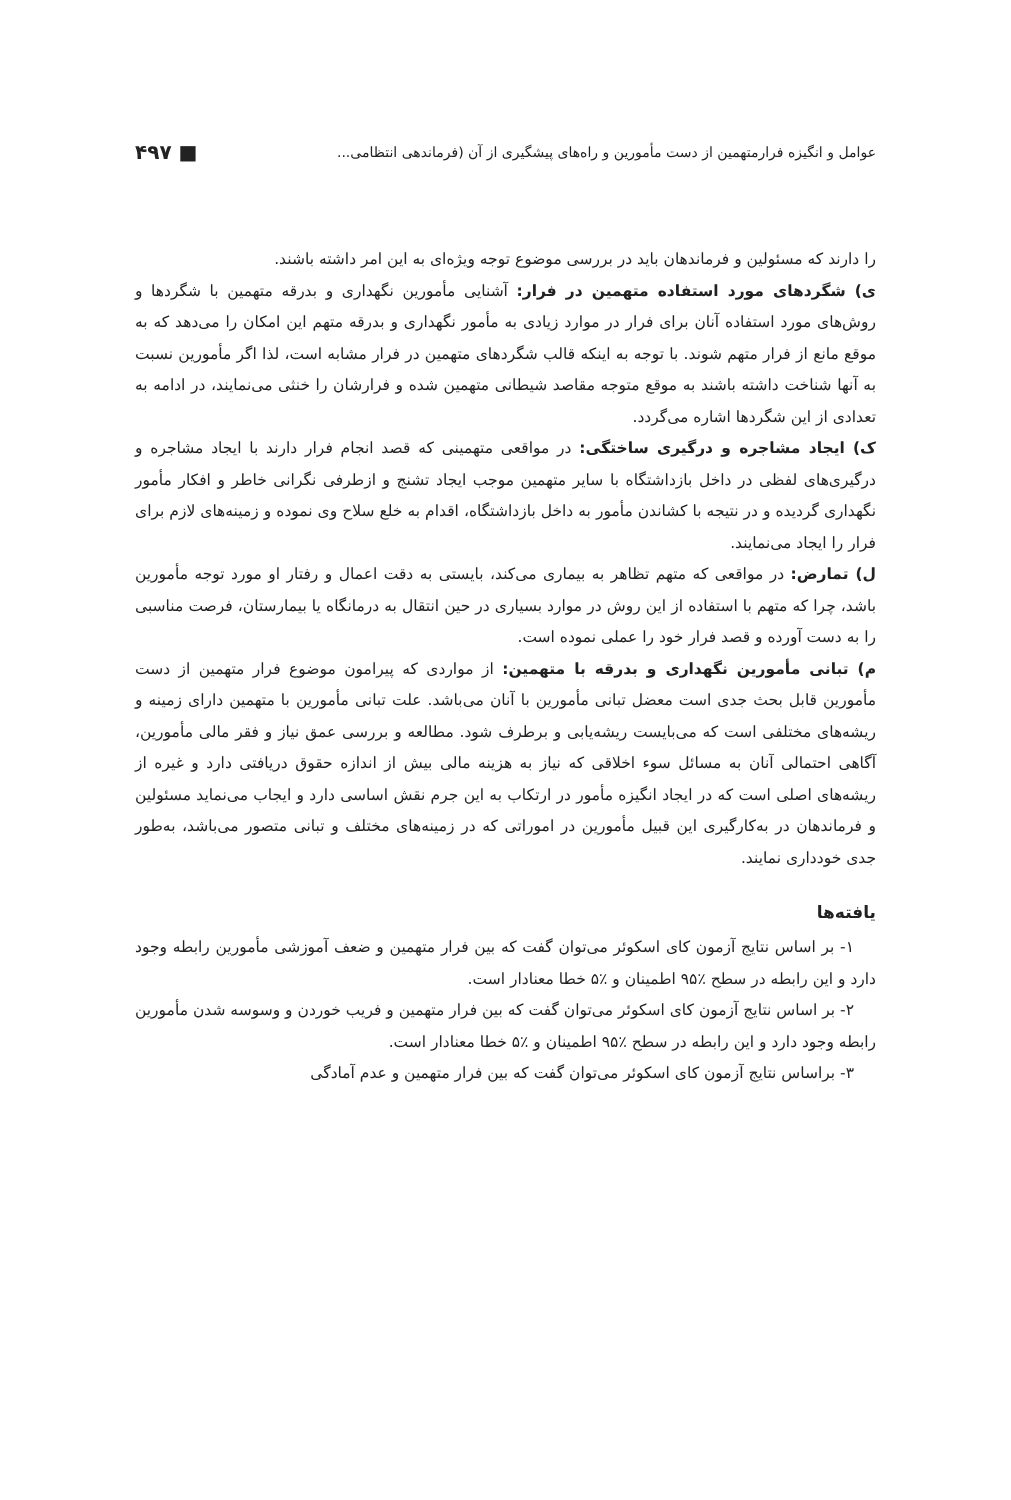عوامل و انگیزه فرارمتهمین از دست مأمورین و راه‌های پیشگیری از آن (فرماندهی انتظامی... ■ ۴۹۷
را دارند که مسئولین و فرماندهان باید در بررسی موضوع توجه ویژه‌ای به این امر داشته باشند.
ی) شگردهای مورد استفاده متهمین در فرار: آشنایی مأمورین نگهداری و بدرقه متهمین با شگردها و روش‌های مورد استفاده آنان برای فرار در موارد زیادی به مأمور نگهداری و بدرقه متهم این امکان را می‌دهد که به موقع مانع از فرار متهم شوند. با توجه به اینکه قالب شگردهای متهمین در فرار مشابه است، لذا اگر مأمورین نسبت به آنها شناخت داشته باشند به موقع متوجه مقاصد شیطانی متهمین شده و فرارشان را خنثی می‌نمایند، در ادامه به تعدادی از این شگردها اشاره می‌گردد.
ک) ایجاد مشاجره و درگیری ساختگی: در مواقعی متهمینی که قصد انجام فرار دارند با ایجاد مشاجره و درگیری‌های لفظی در داخل بازداشتگاه با سایر متهمین موجب ایجاد تشنج و ازطرفی نگرانی خاطر و افکار مأمور نگهداری گردیده و در نتیجه با کشاندن مأمور به داخل بازداشتگاه، اقدام به خلع سلاح وی نموده و زمینه‌های لازم برای فرار را ایجاد می‌نمایند.
ل) تمارض: در مواقعی که متهم تظاهر به بیماری می‌کند، بایستی به دقت اعمال و رفتار او مورد توجه مأمورین باشد، چرا که متهم با استفاده از این روش در موارد بسیاری در حین انتقال به درمانگاه یا بیمارستان، فرصت مناسبی را به دست آورده و قصد فرار خود را عملی نموده است.
م) تبانی مأمورین نگهداری و بدرقه با متهمین: از مواردی که پیرامون موضوع فرار متهمین از دست مأمورین قابل بحث جدی است معضل تبانی مأمورین با آنان می‌باشد. علت تبانی مأمورین با متهمین دارای زمینه و ریشه‌های مختلفی است که می‌بایست ریشه‌یابی و برطرف شود. مطالعه و بررسی عمق نیاز و فقر مالی مأمورین، آگاهی احتمالی آنان به مسائل سوء اخلاقی که نیاز به هزینه مالی بیش از اندازه حقوق دریافتی دارد و غیره از ریشه‌های اصلی است که در ایجاد انگیزه مأمور در ارتکاب به این جرم نقش اساسی دارد و ایجاب می‌نماید مسئولین و فرماندهان در به‌کارگیری این قبیل مأمورین در اموراتی که در زمینه‌های مختلف و تبانی متصور می‌باشد، به‌طور جدی خودداری نمایند.
یافته‌ها
۱- بر اساس نتایج آزمون کای اسکوئر می‌توان گفت که بین فرار متهمین و ضعف آموزشی مأمورین رابطه وجود دارد و این رابطه در سطح ٪۹۵ اطمینان و ٪۵ خطا معنادار است.
۲- بر اساس نتایج آزمون کای اسکوئر می‌توان گفت که بین فرار متهمین و فریب خوردن و وسوسه شدن مأمورین رابطه وجود دارد و این رابطه در سطح ٪۹۵ اطمینان و ٪۵ خطا معنادار است.
۳- براساس نتایج آزمون کای اسکوئر می‌توان گفت که بین فرار متهمین و عدم آمادگی